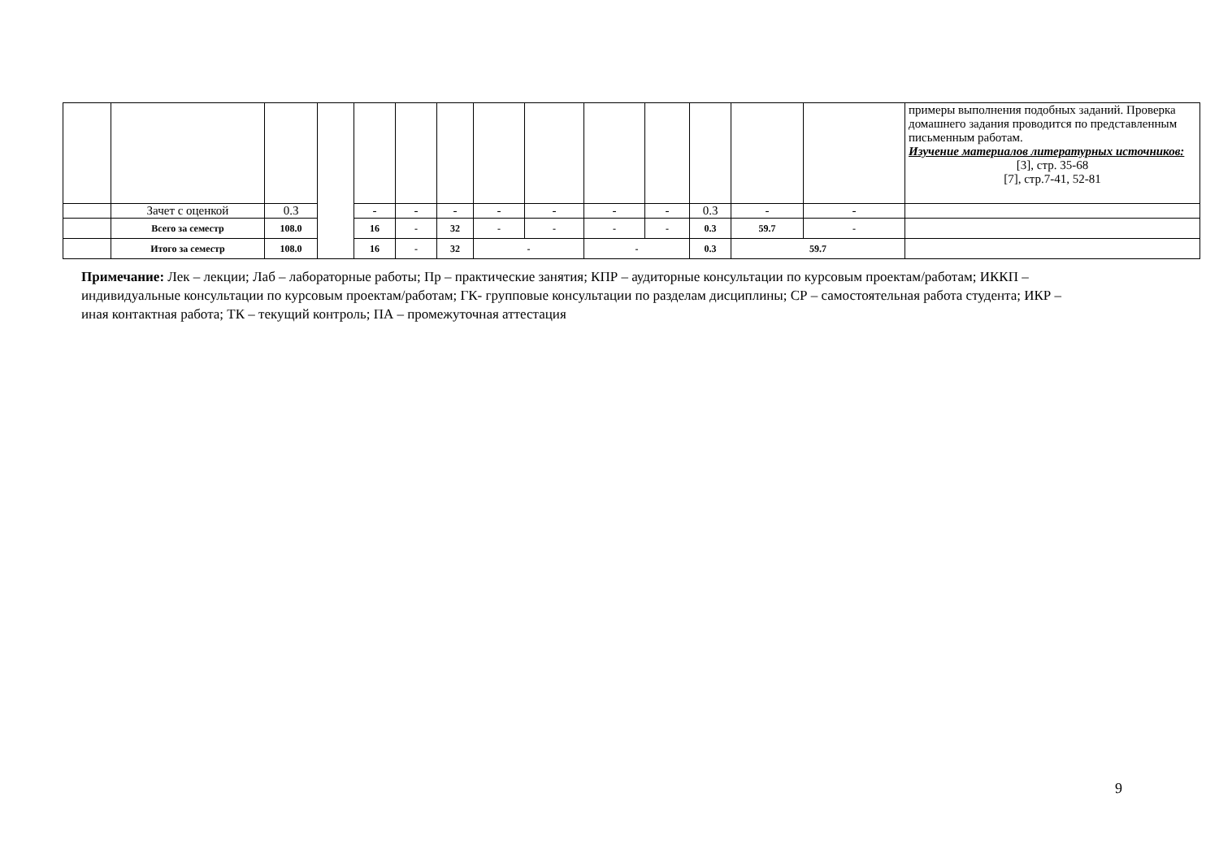| | | | | | | | | | | | | | | примеры выполнения подобных заданий. Проверка домашнего задания проводится по представленным письменным работам. Изучение материалов литературных источников: [3], стр. 35-68 [7], стр.7-41, 52-81 |
| | Зачет с оценкой | 0.3 | | - | - | - | - | - | - | - | 0.3 | - | - | |
| | Всего за семестр | 108.0 | | 16 | - | 32 | - | - | - | - | 0.3 | 59.7 | - | |
| | Итого за семестр | 108.0 | | 16 | - | 32 | - | | - | | 0.3 | 59.7 | | |
Примечание: Лек – лекции; Лаб – лабораторные работы; Пр – практические занятия; КПР – аудиторные консультации по курсовым проектам/работам; ИККП – индивидуальные консультации по курсовым проектам/работам; ГК- групповые консультации по разделам дисциплины; СР – самостоятельная работа студента; ИКР – иная контактная работа; ТК – текущий контроль; ПА – промежуточная аттестация
9